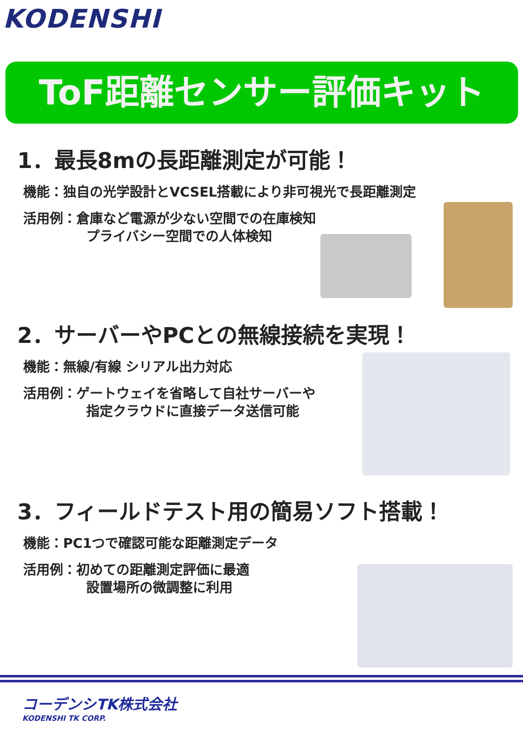KODENSHI
ToF距離センサー評価キット
1．最長8mの長距離測定が可能！
機能：独自の光学設計とVCSEL搭載により非可視光で長距離測定
活用例：倉庫など電源が少ない空間での在庫検知
プライバシー空間での人体検知
2．サーバーやPCとの無線接続を実現！
機能：無線/有線 シリアル出力対応
活用例：ゲートウェイを省略して自社サーバーや
指定クラウドに直接データ送信可能
3．フィールドテスト用の簡易ソフト搭載！
機能：PC1つで確認可能な距離測定データ
活用例：初めての距離測定評価に最適
設置場所の微調整に利用
コーデンシTK株式会社
KODENSHI TK CORP.